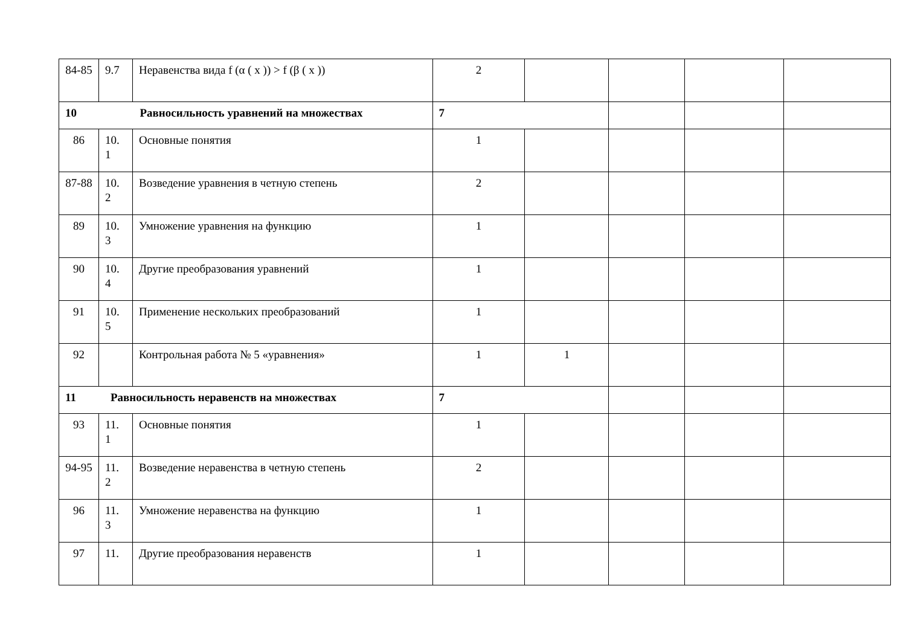| 84-85 | 9.7 | Неравенства вида f (α ( x )) > f (β ( x )) | 2 | | | | |
| 10 Равносильность уравнений на множествах | | | 7 | | | | |
| 86 | 10. 1 | Основные понятия | 1 | | | | |
| 87-88 | 10. 2 | Возведение уравнения в четную степень | 2 | | | | |
| 89 | 10. 3 | Умножение уравнения на функцию | 1 | | | | |
| 90 | 10. 4 | Другие преобразования уравнений | 1 | | | | |
| 91 | 10. 5 | Применение нескольких преобразований | 1 | | | | |
| 92 | | Контрольная работа № 5 «уравнения» | 1 | 1 | | | |
| 11 Равносильность неравенств на множествах | | | 7 | | | | |
| 93 | 11. 1 | Основные понятия | 1 | | | | |
| 94-95 | 11. 2 | Возведение неравенства в четную степень | 2 | | | | |
| 96 | 11. 3 | Умножение неравенства на функцию | 1 | | | | |
| 97 | 11. | Другие преобразования неравенств | 1 | | | | |